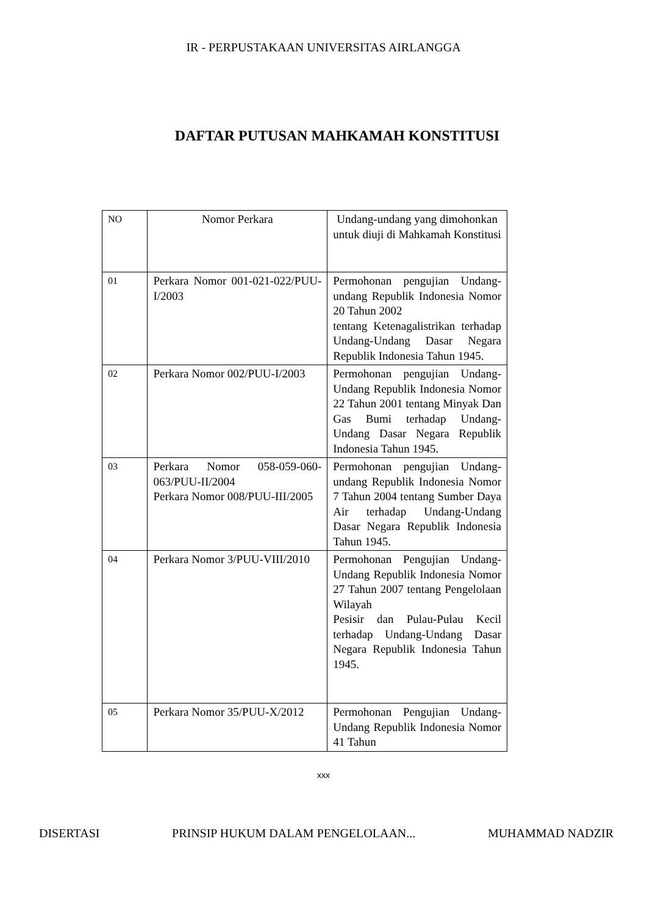IR - PERPUSTAKAAN UNIVERSITAS AIRLANGGA
DAFTAR PUTUSAN MAHKAMAH KONSTITUSI
| NO | Nomor Perkara | Undang-undang yang dimohonkan untuk diuji di Mahkamah Konstitusi |
| 01 | Perkara Nomor 001-021-022/PUU-I/2003 | Permohonan pengujian Undang-undang Republik Indonesia Nomor 20 Tahun 2002 tentang Ketenagalistrikan terhadap Undang-Undang Dasar Negara Republik Indonesia Tahun 1945. |
| 02 | Perkara Nomor 002/PUU-I/2003 | Permohonan pengujian Undang-Undang Republik Indonesia Nomor 22 Tahun 2001 tentang Minyak Dan Gas Bumi terhadap Undang-Undang Dasar Negara Republik Indonesia Tahun 1945. |
| 03 | Perkara Nomor 058-059-060-063/PUU-II/2004 Perkara Nomor 008/PUU-III/2005 | Permohonan pengujian Undang-undang Republik Indonesia Nomor 7 Tahun 2004 tentang Sumber Daya Air terhadap Undang-Undang Dasar Negara Republik Indonesia Tahun 1945. |
| 04 | Perkara Nomor 3/PUU-VIII/2010 | Permohonan Pengujian Undang-Undang Republik Indonesia Nomor 27 Tahun 2007 tentang Pengelolaan Wilayah Pesisir dan Pulau-Pulau Kecil terhadap Undang-Undang Dasar Negara Republik Indonesia Tahun 1945. |
| 05 | Perkara Nomor 35/PUU-X/2012 | Permohonan Pengujian Undang-Undang Republik Indonesia Nomor 41 Tahun |
xxx
DISERTASI PRINSIP HUKUM DALAM PENGELOLAAN... MUHAMMAD NADZIR